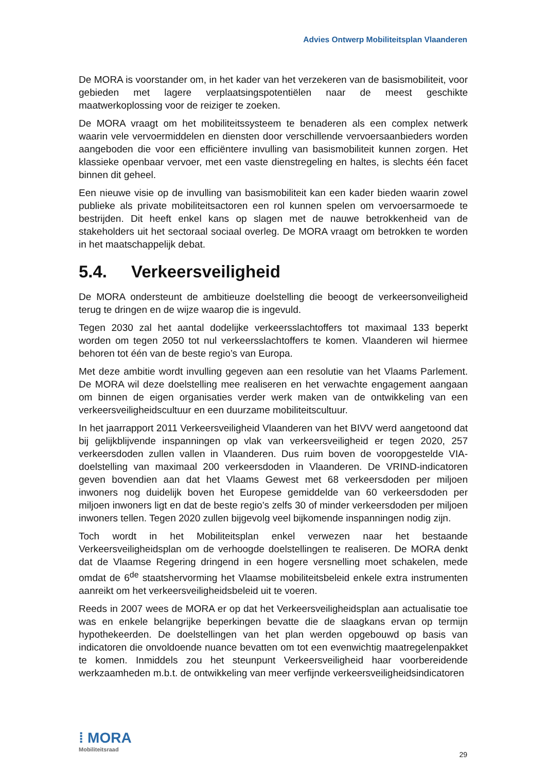Advies Ontwerp Mobiliteitsplan Vlaanderen
De MORA is voorstander om, in het kader van het verzekeren van de basismobiliteit, voor gebieden met lagere verplaatsingspotentiëlen naar de meest geschikte maatwerkoplossing voor de reiziger te zoeken.
De MORA vraagt om het mobiliteitssysteem te benaderen als een complex netwerk waarin vele vervoermiddelen en diensten door verschillende vervoersaanbieders worden aangeboden die voor een efficiëntere invulling van basismobiliteit kunnen zorgen. Het klassieke openbaar vervoer, met een vaste dienstregeling en haltes, is slechts één facet binnen dit geheel.
Een nieuwe visie op de invulling van basismobiliteit kan een kader bieden waarin zowel publieke als private mobiliteitsactoren een rol kunnen spelen om vervoersarmoede te bestrijden. Dit heeft enkel kans op slagen met de nauwe betrokkenheid van de stakeholders uit het sectoraal sociaal overleg. De MORA vraagt om betrokken te worden in het maatschappelijk debat.
5.4. Verkeersveiligheid
De MORA ondersteunt de ambitieuze doelstelling die beoogt de verkeersonveiligheid terug te dringen en de wijze waarop die is ingevuld.
Tegen 2030 zal het aantal dodelijke verkeersslachtoffers tot maximaal 133 beperkt worden om tegen 2050 tot nul verkeersslachtoffers te komen. Vlaanderen wil hiermee behoren tot één van de beste regio’s van Europa.
Met deze ambitie wordt invulling gegeven aan een resolutie van het Vlaams Parlement. De MORA wil deze doelstelling mee realiseren en het verwachte engagement aangaan om binnen de eigen organisaties verder werk maken van de ontwikkeling van een verkeersveiligheidscultuur en een duurzame mobiliteitscultuur.
In het jaarrapport 2011 Verkeersveiligheid Vlaanderen van het BIVV werd aangetoond dat bij gelijkblijvende inspanningen op vlak van verkeersveiligheid er tegen 2020, 257 verkeersdoden zullen vallen in Vlaanderen. Dus ruim boven de vooropgestelde VIA-doelstelling van maximaal 200 verkeersdoden in Vlaanderen. De VRIND-indicatoren geven bovendien aan dat het Vlaams Gewest met 68 verkeersdoden per miljoen inwoners nog duidelijk boven het Europese gemiddelde van 60 verkeersdoden per miljoen inwoners ligt en dat de beste regio’s zelfs 30 of minder verkeersdoden per miljoen inwoners tellen. Tegen 2020 zullen bijgevolg veel bijkomende inspanningen nodig zijn.
Toch wordt in het Mobiliteitsplan enkel verwezen naar het bestaande Verkeersveiligheidsplan om de verhoogde doelstellingen te realiseren. De MORA denkt dat de Vlaamse Regering dringend in een hogere versnelling moet schakelen, mede omdat de 6<sup>de</sup> staatshervorming het Vlaamse mobiliteitsbeleid enkele extra instrumenten aanreikt om het verkeersveiligheidsbeleid uit te voeren.
Reeds in 2007 wees de MORA er op dat het Verkeersveiligheidsplan aan actualisatie toe was en enkele belangrijke beperkingen bevatte die de slaagkans ervan op termijn hypothekeerden. De doelstellingen van het plan werden opgebouwd op basis van indicatoren die onvoldoende nuance bevatten om tot een evenwichtig maatregelenpakket te komen. Inmiddels zou het steunpunt Verkeersveiligheid haar voorbereidende werkzaamheden m.b.t. de ontwikkeling van meer verfijnde verkeersveiligheidsindicatoren
⁞ MORA
Mobiliteitsraad
29